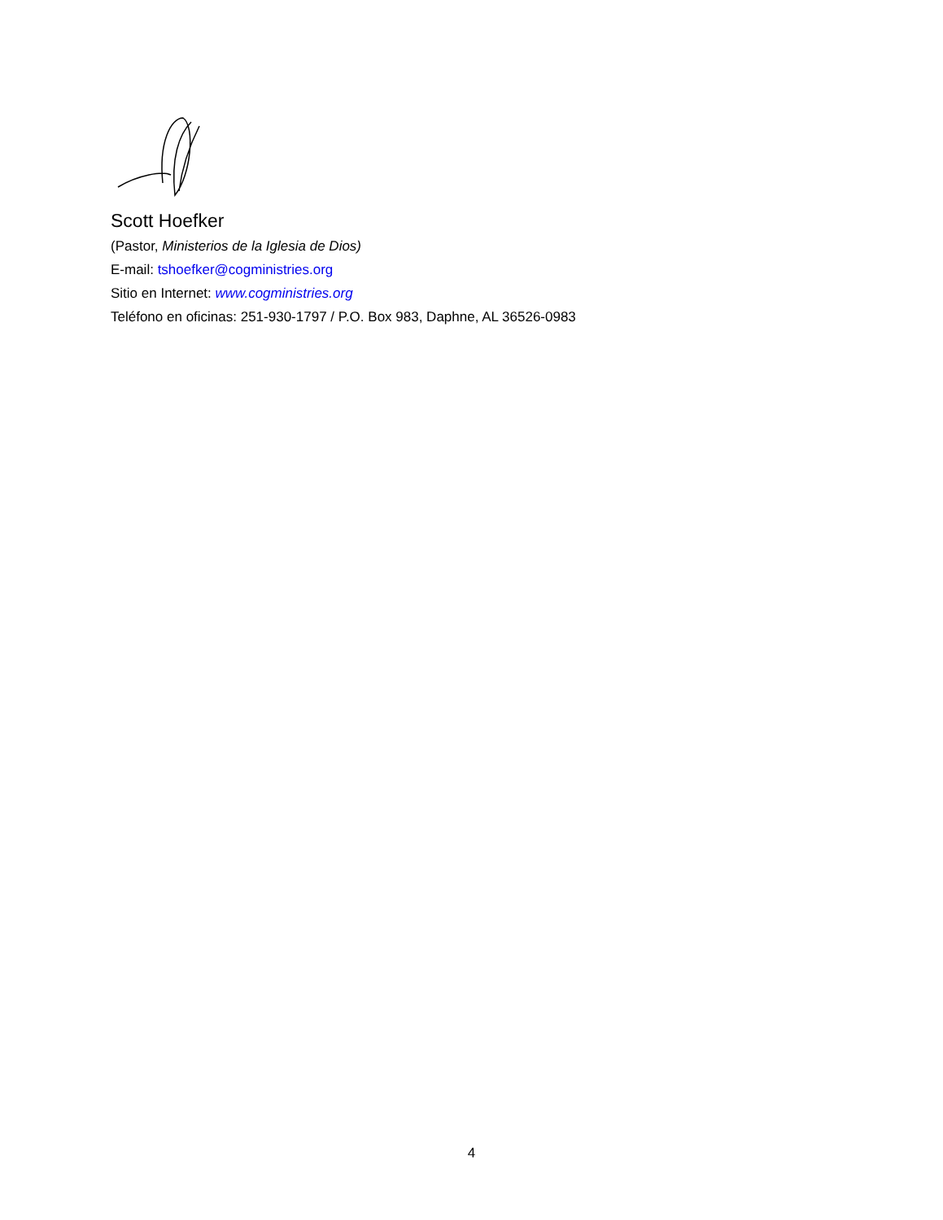Scott Hoefker
(Pastor, Ministerios de la Iglesia de Dios)
E-mail: tshoefker@cogministries.org
Sitio en Internet: www.cogministries.org
Teléfono en oficinas: 251-930-1797 / P.O. Box 983, Daphne, AL 36526-0983
4